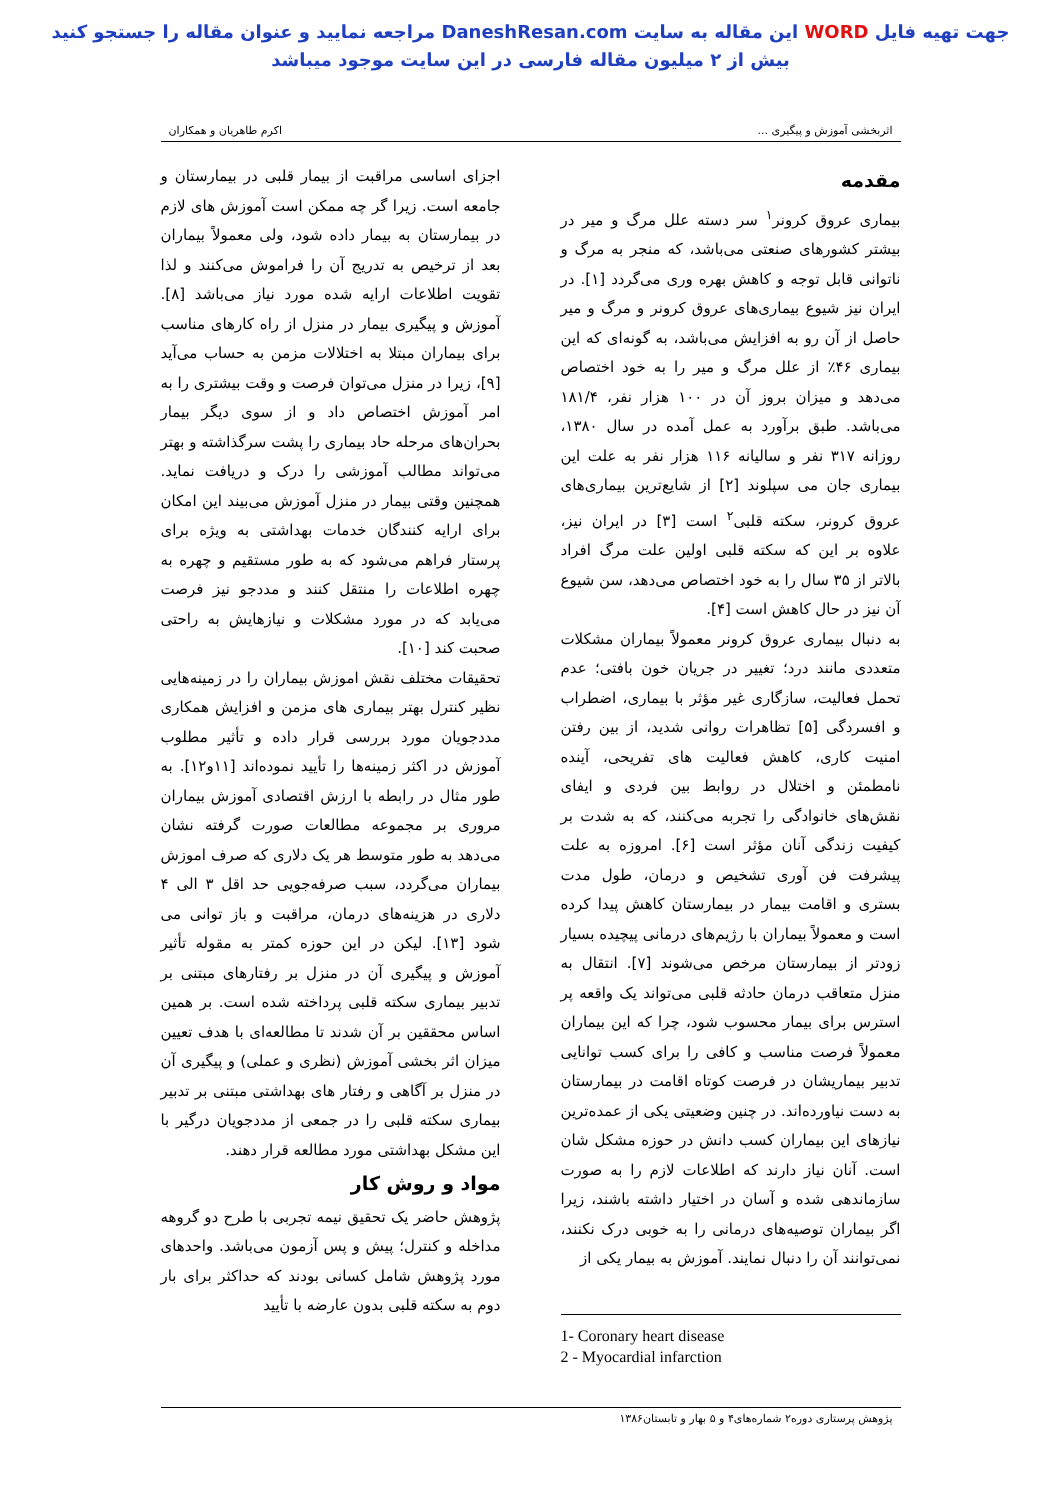جهت تهیه فایل WORD این مقاله به سایت DaneshResan.com مراجعه نمایید و عنوان مقاله را جستجو کنید
بیش از ۲ میلیون مقاله فارسی در این سایت موجود میباشد
اثربخشی آموزش و پیگیری ... اکرم طاهریان و همکاران
مقدمه
بیماری عروق کرونر<sup>۱</sup> سر دسته علل مرگ و میر در بیشتر کشورهای صنعتی می‌باشد، که منجر به مرگ و ناتوانی قابل توجه و کاهش بهره وری می‌گردد [۱]. در ایران نیز شیوع بیماری‌های عروق کرونر و مرگ و میر حاصل از آن رو به افزایش می‌باشد، به گونه‌ای که این بیماری ۴۶٪ از علل مرگ و میر را به خود اختصاص می‌دهد و میزان بروز آن در ۱۰۰ هزار نفر، ۱۸۱/۴ می‌باشد. طبق برآورد به عمل آمده در سال ۱۳۸۰، روزانه ۳۱۷ نفر و سالیانه ۱۱۶ هزار نفر به علت این بیماری جان می سپلوند [۲] از شایع‌ترین بیماری‌های عروق کرونر، سکته قلبی<sup>۲</sup> است [۳] در ایران نیز، علاوه بر این که سکته قلبی اولین علت مرگ افراد بالاتر از ۳۵ سال را به خود اختصاص می‌دهد، سن شیوع آن نیز در حال کاهش است [۴].
به دنبال بیماری عروق کرونر معمولاً بیماران مشکلات متعددی مانند درد؛ تغییر در جریان خون بافتی؛ عدم تحمل فعالیت، سازگاری غیر مؤثر با بیماری، اضطراب و افسردگی [۵] تظاهرات روانی شدید، از بین رفتن امنیت کاری، کاهش فعالیت های تفریحی، آینده نامطمئن و اختلال در روابط بین فردی و ایفای نقش‌های خانوادگی را تجربه می‌کنند، که به شدت بر کیفیت زندگی آنان مؤثر است [۶]. امروزه به علت پیشرفت فن آوری تشخیص و درمان، طول مدت بستری و اقامت بیمار در بیمارستان کاهش پیدا کرده است و معمولاً بیماران با رژیم‌های درمانی پیچیده بسیار زودتر از بیمارستان مرخص می‌شوند [۷]. انتقال به منزل متعاقب درمان حادثه قلبی می‌تواند یک واقعه پر استرس برای بیمار محسوب شود، چرا که این بیماران معمولاً فرصت مناسب و کافی را برای کسب توانایی تدبیر بیماریشان در فرصت کوتاه اقامت در بیمارستان به دست نیاورده‌اند. در چنین وضعیتی یکی از عمده‌ترین نیازهای این بیماران کسب دانش در حوزه مشکل شان است. آنان نیاز دارند که اطلاعات لازم را به صورت سازماندهی شده و آسان در اختیار داشته باشند، زیرا اگر بیماران توصیه‌های درمانی را به خوبی درک نکنند، نمی‌توانند آن را دنبال نمایند. آموزش به بیمار یکی از
1- Coronary heart disease
2 - Myocardial infarction
اجزای اساسی مراقبت از بیمار قلبی در بیمارستان و جامعه است. زیرا گر چه ممکن است آموزش های لازم در بیمارستان به بیمار داده شود، ولی معمولاً بیماران بعد از ترخیص به تدریج آن را فراموش می‌کنند و لذا تقویت اطلاعات ارایه شده مورد نیاز می‌باشد [۸]. آموزش و پیگیری بیمار در منزل از راه کارهای مناسب برای بیماران مبتلا به اختلالات مزمن به حساب می‌آید [۹]، زیرا در منزل می‌توان فرصت و وقت بیشتری را به امر آموزش اختصاص داد و از سوی دیگر بیمار بحران‌های مرحله حاد بیماری را پشت سرگذاشته و بهتر می‌تواند مطالب آموزشی را درک و دریافت نماید. همچنین وقتی بیمار در منزل آموزش می‌بیند این امکان برای ارایه کنندگان خدمات بهداشتی به ویژه برای پرستار فراهم می‌شود که به طور مستقیم و چهره به چهره اطلاعات را منتقل کنند و مددجو نیز فرصت می‌یابد که در مورد مشکلات و نیازهایش به راحتی صحبت کند [۱۰].
تحقیقات مختلف نقش اموزش بیماران را در زمینه‌هایی نظیر کنترل بهتر بیماری های مزمن و افزایش همکاری مددجویان مورد بررسی قرار داده و تأثیر مطلوب آموزش در اکثر زمینه‌ها را تأیید نموده‌اند [۱۱و۱۲]. به طور مثال در رابطه با ارزش اقتصادی آموزش بیماران مروری بر مجموعه مطالعات صورت گرفته نشان می‌دهد به طور متوسط هر یک دلاری که صرف اموزش بیماران می‌گردد، سبب صرفه‌جویی حد اقل ۳ الی ۴ دلاری در هزینه‌های درمان، مراقبت و باز توانی می شود [۱۳]. لیکن در این حوزه کمتر به مقوله تأثیر آموزش و پیگیری آن در منزل بر رفتارهای مبتنی بر تدبیر بیماری سکته قلبی پرداخته شده است. بر همین اساس محققین بر آن شدند تا مطالعه‌ای با هدف تعیین میزان اثر بخشی آموزش (نظری و عملی) و پیگیری آن در منزل بر آگاهی و رفتار های بهداشتی مبتنی بر تدبیر بیماری سکته قلبی را در جمعی از مددجویان درگیر با این مشکل بهداشتی مورد مطالعه قرار دهند.
مواد و روش کار
پژوهش حاضر یک تحقیق نیمه تجربی با طرح دو گروهه مداخله و کنترل؛ پیش و پس آزمون می‌باشد. واحدهای مورد پژوهش شامل کسانی بودند که حداکثر برای بار دوم به سکته قلبی بدون عارضه با تأیید
پژوهش پرستاری دوره۲ شماره‌های۴ و ۵ بهار و تابستان۱۳۸۶